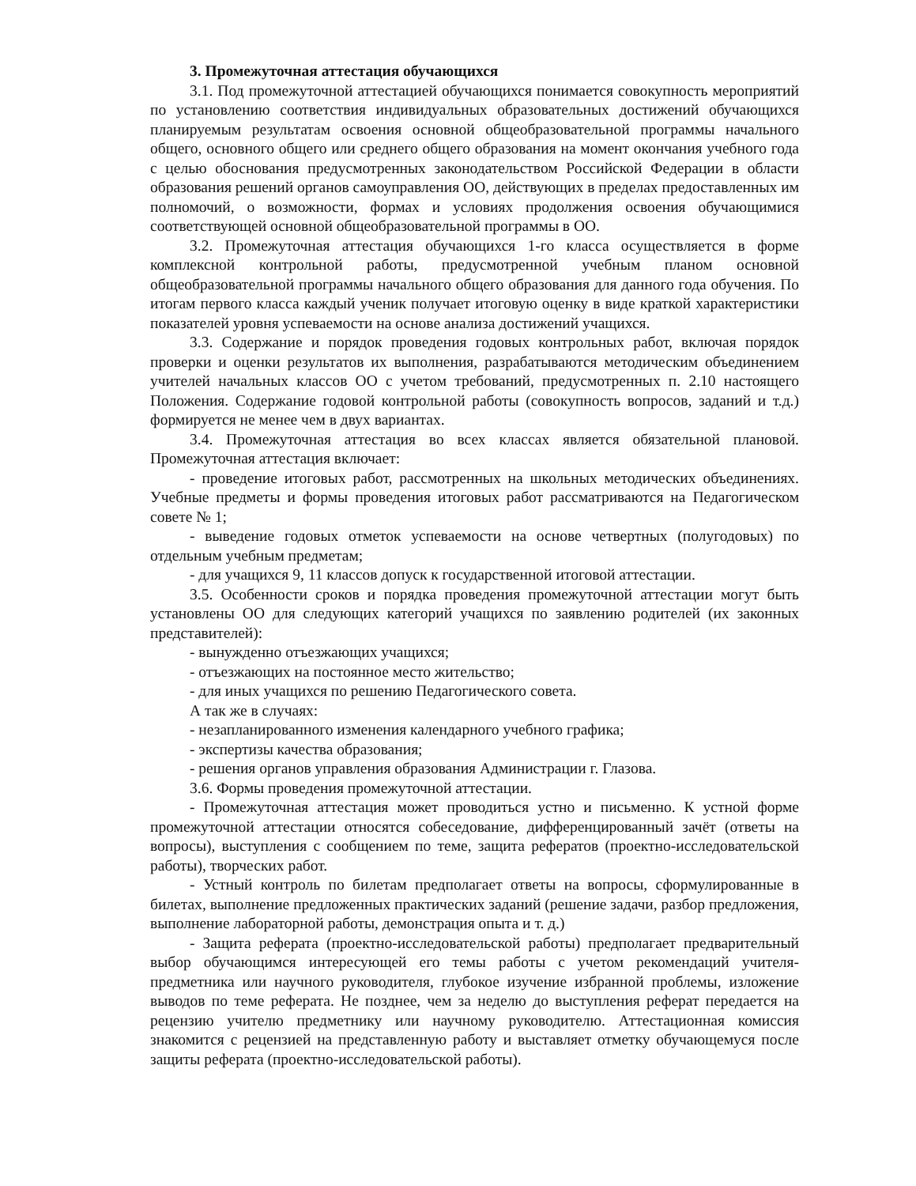3. Промежуточная аттестация обучающихся
3.1. Под промежуточной аттестацией обучающихся понимается совокупность мероприятий по установлению соответствия индивидуальных образовательных достижений обучающихся планируемым результатам освоения основной общеобразовательной программы начального общего, основного общего или среднего общего образования на момент окончания учебного года с целью обоснования предусмотренных законодательством Российской Федерации в области образования решений органов самоуправления ОО, действующих в пределах предоставленных им полномочий, о возможности, формах и условиях продолжения освоения обучающимися соответствующей основной общеобразовательной программы в ОО.
3.2. Промежуточная аттестация обучающихся 1-го класса осуществляется в форме комплексной контрольной работы, предусмотренной учебным планом основной общеобразовательной программы начального общего образования для данного года обучения. По итогам первого класса каждый ученик получает итоговую оценку в виде краткой характеристики показателей уровня успеваемости на основе анализа достижений учащихся.
3.3. Содержание и порядок проведения годовых контрольных работ, включая порядок проверки и оценки результатов их выполнения, разрабатываются методическим объединением учителей начальных классов ОО с учетом требований, предусмотренных п. 2.10 настоящего Положения. Содержание годовой контрольной работы (совокупность вопросов, заданий и т.д.) формируется не менее чем в двух вариантах.
3.4. Промежуточная аттестация во всех классах является обязательной плановой. Промежуточная аттестация включает:
- проведение итоговых работ, рассмотренных на школьных методических объединениях. Учебные предметы и формы проведения итоговых работ рассматриваются на Педагогическом совете № 1;
- выведение годовых отметок успеваемости на основе четвертных (полугодовых) по отдельным учебным предметам;
- для учащихся 9, 11 классов допуск к государственной итоговой аттестации.
3.5. Особенности сроков и порядка проведения промежуточной аттестации могут быть установлены ОО для следующих категорий учащихся по заявлению родителей (их законных представителей):
- вынужденно отъезжающих учащихся;
- отъезжающих на постоянное место жительство;
- для иных учащихся по решению Педагогического совета.
А так же в случаях:
- незапланированного изменения календарного учебного графика;
- экспертизы качества образования;
- решения органов управления образования Администрации г. Глазова.
3.6. Формы проведения промежуточной аттестации.
- Промежуточная аттестация может проводиться устно и письменно. К устной форме промежуточной аттестации относятся собеседование, дифференцированный зачёт (ответы на вопросы), выступления с сообщением по теме, защита рефератов (проектно-исследовательской работы), творческих работ.
- Устный контроль по билетам предполагает ответы на вопросы, сформулированные в билетах, выполнение предложенных практических заданий (решение задачи, разбор предложения, выполнение лабораторной работы, демонстрация опыта и т. д.)
- Защита реферата (проектно-исследовательской работы) предполагает предварительный выбор обучающимся интересующей его темы работы с учетом рекомендаций учителя-предметника или научного руководителя, глубокое изучение избранной проблемы, изложение выводов по теме реферата. Не позднее, чем за неделю до выступления реферат передается на рецензию учителю предметнику или научному руководителю. Аттестационная комиссия знакомится с рецензией на представленную работу и выставляет отметку обучающемуся после защиты реферата (проектно-исследовательской работы).